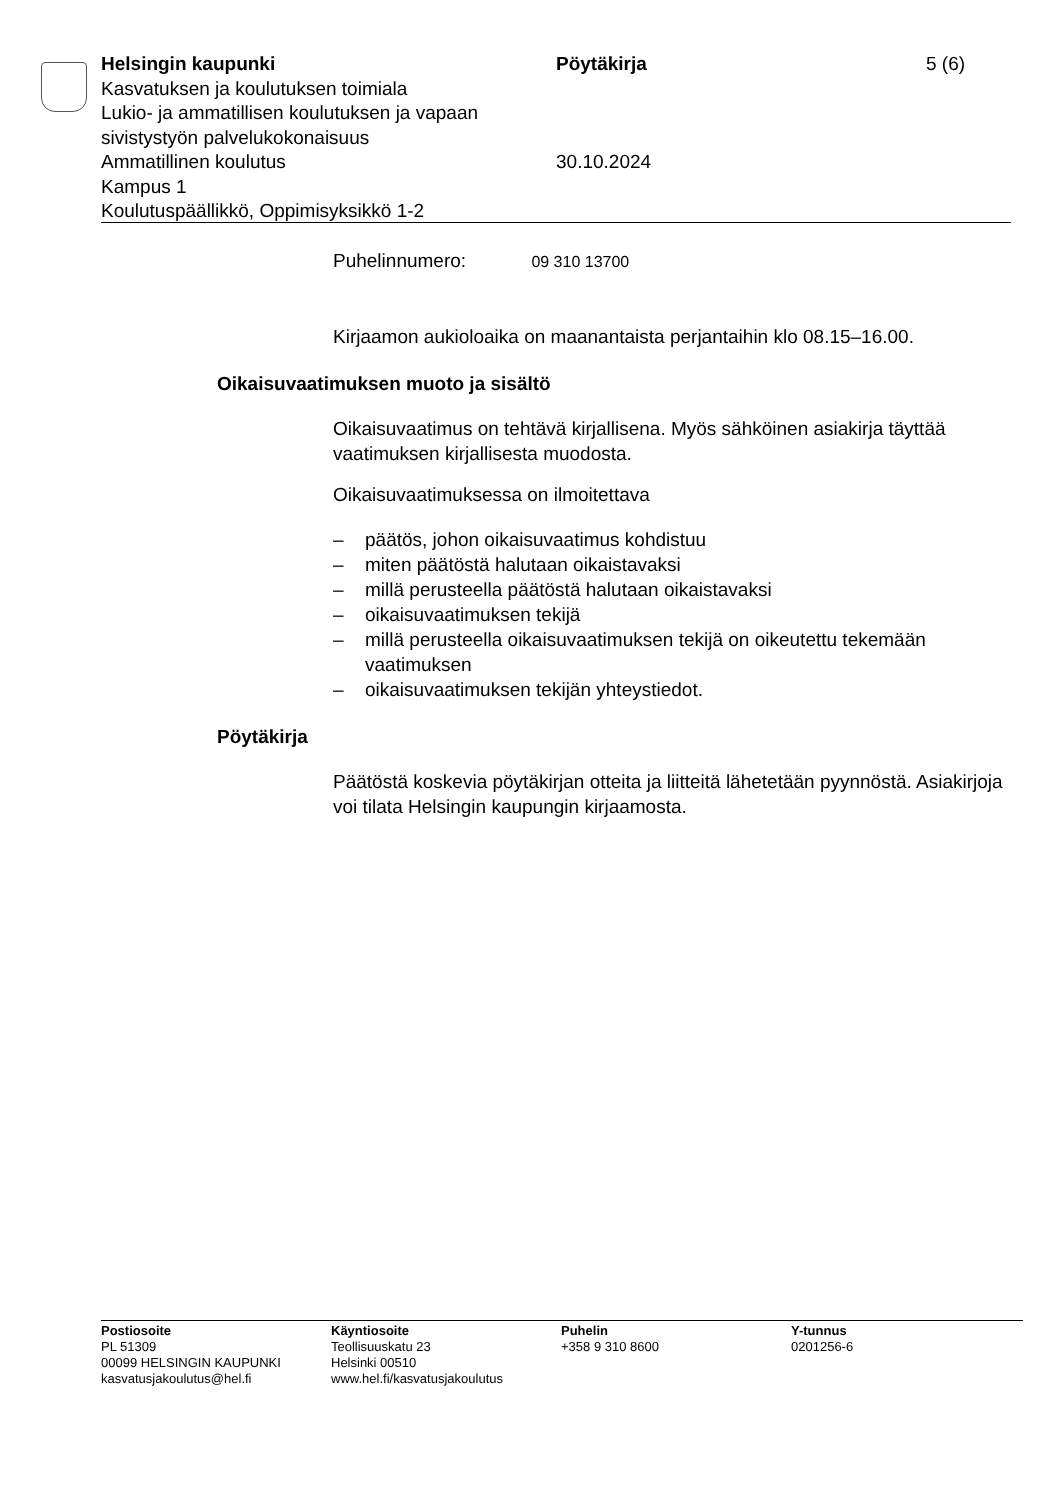Helsingin kaupunki
Kasvatuksen ja koulutuksen toimiala
Lukio- ja ammatillisen koulutuksen ja vapaan sivistystyön palvelukokonaisuus
Ammatillinen koulutus
Kampus 1
Koulutuspäällikkö, Oppimisyksikkö 1-2
Pöytäkirja
30.10.2024
5 (6)
Puhelinnumero: 09 310 13700
Kirjaamon aukioloaika on maanantaista perjantaihin klo 08.15–16.00.
Oikaisuvaatimuksen muoto ja sisältö
Oikaisuvaatimus on tehtävä kirjallisena. Myös sähköinen asiakirja täyttää vaatimuksen kirjallisesta muodosta.
Oikaisuvaatimuksessa on ilmoitettava
– päätös, johon oikaisuvaatimus kohdistuu
– miten päätöstä halutaan oikaistavaksi
– millä perusteella päätöstä halutaan oikaistavaksi
– oikaisuvaatimuksen tekijä
– millä perusteella oikaisuvaatimuksen tekijä on oikeutettu tekemään vaatimuksen
– oikaisuvaatimuksen tekijän yhteystiedot.
Pöytäkirja
Päätöstä koskevia pöytäkirjan otteita ja liitteitä lähetetään pyynnöstä. Asiakirjoja voi tilata Helsingin kaupungin kirjaamosta.
Postiosoite
PL 51309
00099 HELSINGIN KAUPUNKI
kasvatusjakoulutus@hel.fi
Käyntiosoite
Teollisuuskatu 23
Helsinki 00510
www.hel.fi/kasvatusjakoulutus
Puhelin
+358 9 310 8600
Y-tunnus
0201256-6